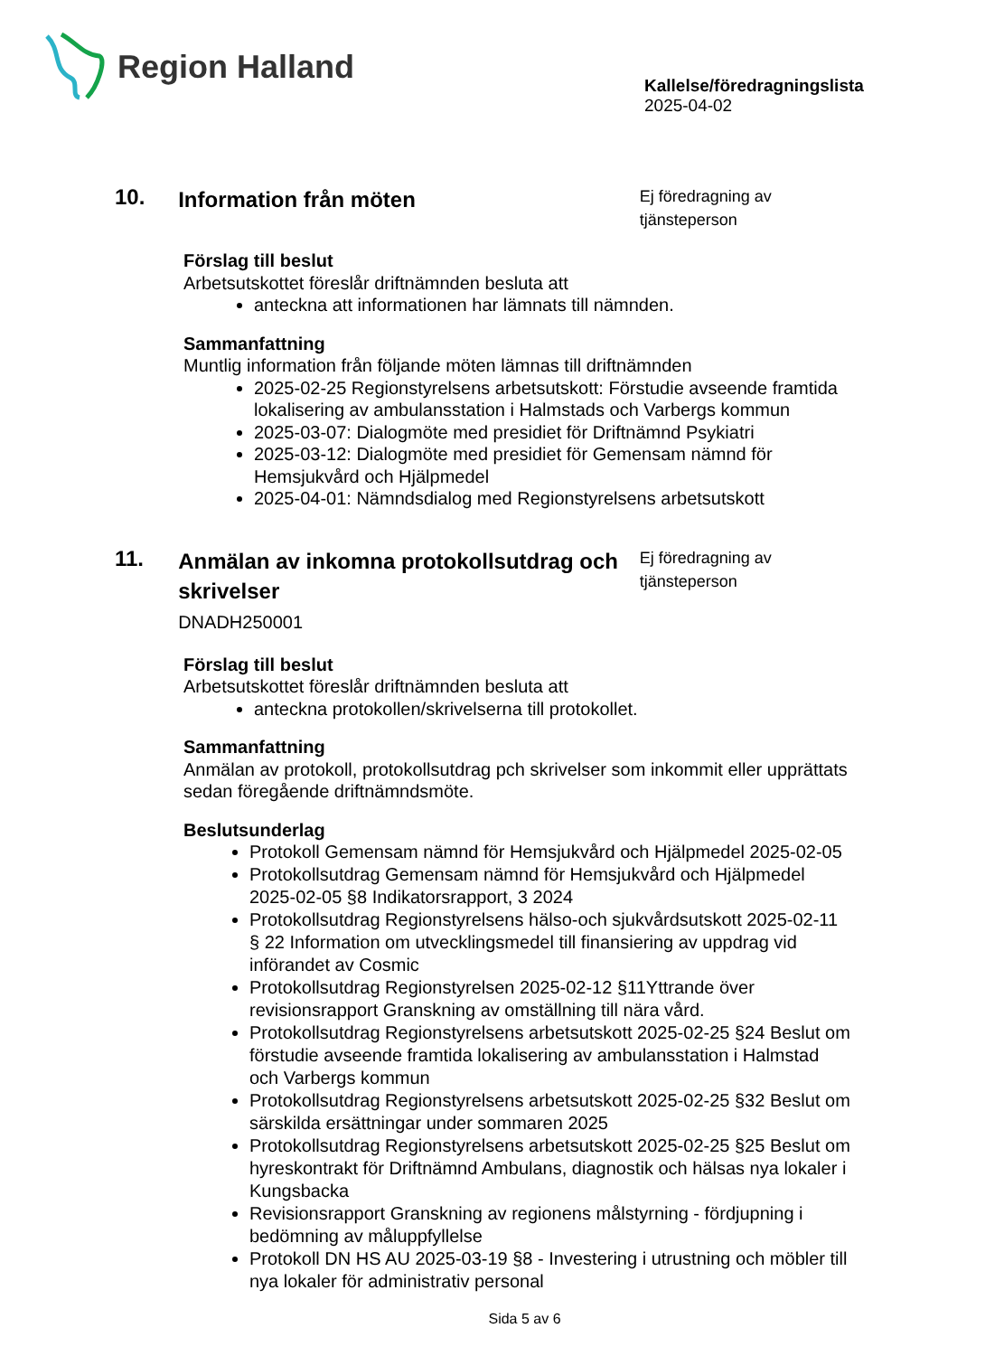Region Halland
Kallelse/föredragningslista
2025-04-02
10.
Information från möten
Ej föredragning av tjänsteperson
Förslag till beslut
Arbetsutskottet föreslår driftnämnden besluta att
anteckna att informationen har lämnats till nämnden.
Sammanfattning
Muntlig information från följande möten lämnas till driftnämnden
2025-02-25 Regionstyrelsens arbetsutskott: Förstudie avseende framtida lokalisering av ambulansstation i Halmstads och Varbergs kommun
2025-03-07: Dialogmöte med presidiet för Driftnämnd Psykiatri
2025-03-12: Dialogmöte med presidiet för Gemensam nämnd för Hemsjukvård och Hjälpmedel
2025-04-01: Nämndsdialog med Regionstyrelsens arbetsutskott
11.
Anmälan av inkomna protokollsutdrag och skrivelser
DNADH250001
Ej föredragning av tjänsteperson
Förslag till beslut
Arbetsutskottet föreslår driftnämnden besluta att
anteckna protokollen/skrivelserna till protokollet.
Sammanfattning
Anmälan av protokoll, protokollsutdrag pch skrivelser som inkommit eller upprättats sedan föregående driftnämndsmöte.
Beslutsunderlag
Protokoll Gemensam nämnd för Hemsjukvård och Hjälpmedel 2025-02-05
Protokollsutdrag Gemensam nämnd för Hemsjukvård och Hjälpmedel 2025-02-05 §8 Indikatorsrapport, 3 2024
Protokollsutdrag Regionstyrelsens hälso-och sjukvårdsutskott 2025-02-11 § 22 Information om utvecklingsmedel till finansiering av uppdrag vid införandet av Cosmic
Protokollsutdrag Regionstyrelsen 2025-02-12 §11Yttrande över revisionsrapport Granskning av omställning till nära vård.
Protokollsutdrag Regionstyrelsens arbetsutskott 2025-02-25 §24 Beslut om förstudie avseende framtida lokalisering av ambulansstation i Halmstad och Varbergs kommun
Protokollsutdrag Regionstyrelsens arbetsutskott 2025-02-25 §32 Beslut om särskilda ersättningar under sommaren 2025
Protokollsutdrag Regionstyrelsens arbetsutskott 2025-02-25 §25 Beslut om hyreskontrakt för Driftnämnd Ambulans, diagnostik och hälsas nya lokaler i Kungsbacka
Revisionsrapport Granskning av regionens målstyrning - fördjupning i bedömning av måluppfyllelse
Protokoll DN HS AU 2025-03-19 §8 - Investering i utrustning och möbler till nya lokaler för administrativ personal
Sida 5 av 6